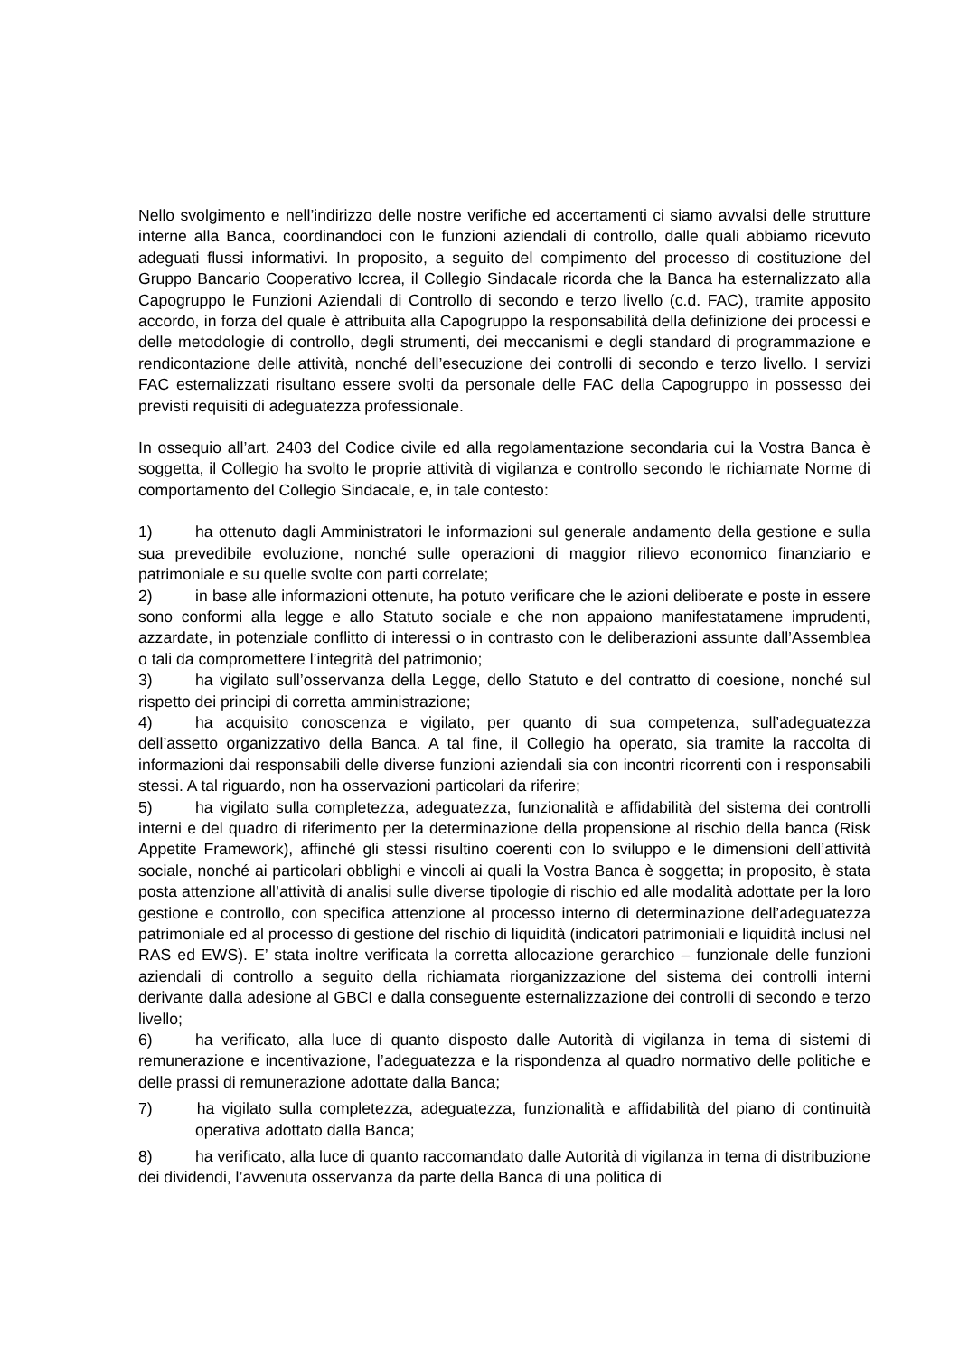Nello svolgimento e nell’indirizzo delle nostre verifiche ed accertamenti ci siamo avvalsi delle strutture interne alla Banca, coordinandoci con le funzioni aziendali di controllo, dalle quali abbiamo ricevuto adeguati flussi informativi. In proposito, a seguito del compimento del processo di costituzione del Gruppo Bancario Cooperativo Iccrea, il Collegio Sindacale ricorda che la Banca ha esternalizzato alla Capogruppo le Funzioni Aziendali di Controllo di secondo e terzo livello (c.d. FAC), tramite apposito accordo, in forza del quale è attribuita alla Capogruppo la responsabilità della definizione dei processi e delle metodologie di controllo, degli strumenti, dei meccanismi e degli standard di programmazione e rendicontazione delle attività, nonché dell’esecuzione dei controlli di secondo e terzo livello. I servizi FAC esternalizzati risultano essere svolti da personale delle FAC della Capogruppo in possesso dei previsti requisiti di adeguatezza professionale.
In ossequio all’art. 2403 del Codice civile ed alla regolamentazione secondaria cui la Vostra Banca è soggetta, il Collegio ha svolto le proprie attività di vigilanza e controllo secondo le richiamate Norme di comportamento del Collegio Sindacale, e, in tale contesto:
1) ha ottenuto dagli Amministratori le informazioni sul generale andamento della gestione e sulla sua prevedibile evoluzione, nonché sulle operazioni di maggior rilievo economico finanziario e patrimoniale e su quelle svolte con parti correlate;
2) in base alle informazioni ottenute, ha potuto verificare che le azioni deliberate e poste in essere sono conformi alla legge e allo Statuto sociale e che non appaiono manifestatamene imprudenti, azzardate, in potenziale conflitto di interessi o in contrasto con le deliberazioni assunte dall’Assemblea o tali da compromettere l’integrità del patrimonio;
3) ha vigilato sull’osservanza della Legge, dello Statuto e del contratto di coesione, nonché sul rispetto dei principi di corretta amministrazione;
4) ha acquisito conoscenza e vigilato, per quanto di sua competenza, sull’adeguatezza dell’assetto organizzativo della Banca. A tal fine, il Collegio ha operato, sia tramite la raccolta di informazioni dai responsabili delle diverse funzioni aziendali sia con incontri ricorrenti con i responsabili stessi. A tal riguardo, non ha osservazioni particolari da riferire;
5) ha vigilato sulla completezza, adeguatezza, funzionalità e affidabilità del sistema dei controlli interni e del quadro di riferimento per la determinazione della propensione al rischio della banca (Risk Appetite Framework), affinché gli stessi risultino coerenti con lo sviluppo e le dimensioni dell’attività sociale, nonché ai particolari obblighi e vincoli ai quali la Vostra Banca è soggetta; in proposito, è stata posta attenzione all’attività di analisi sulle diverse tipologie di rischio ed alle modalità adottate per la loro gestione e controllo, con specifica attenzione al processo interno di determinazione dell’adeguatezza patrimoniale ed al processo di gestione del rischio di liquidità (indicatori patrimoniali e liquidità inclusi nel RAS ed EWS). E’ stata inoltre verificata la corretta allocazione gerarchico – funzionale delle funzioni aziendali di controllo a seguito della richiamata riorganizzazione del sistema dei controlli interni derivante dalla adesione al GBCI e dalla conseguente esternalizzazione dei controlli di secondo e terzo livello;
6) ha verificato, alla luce di quanto disposto dalle Autorità di vigilanza in tema di sistemi di remunerazione e incentivazione, l’adeguatezza e la rispondenza al quadro normativo delle politiche e delle prassi di remunerazione adottate dalla Banca;
7) ha vigilato sulla completezza, adeguatezza, funzionalità e affidabilità del piano di continuità operativa adottato dalla Banca;
8) ha verificato, alla luce di quanto raccomandato dalle Autorità di vigilanza in tema di distribuzione dei dividendi, l’avvenuta osservanza da parte della Banca di una politica di